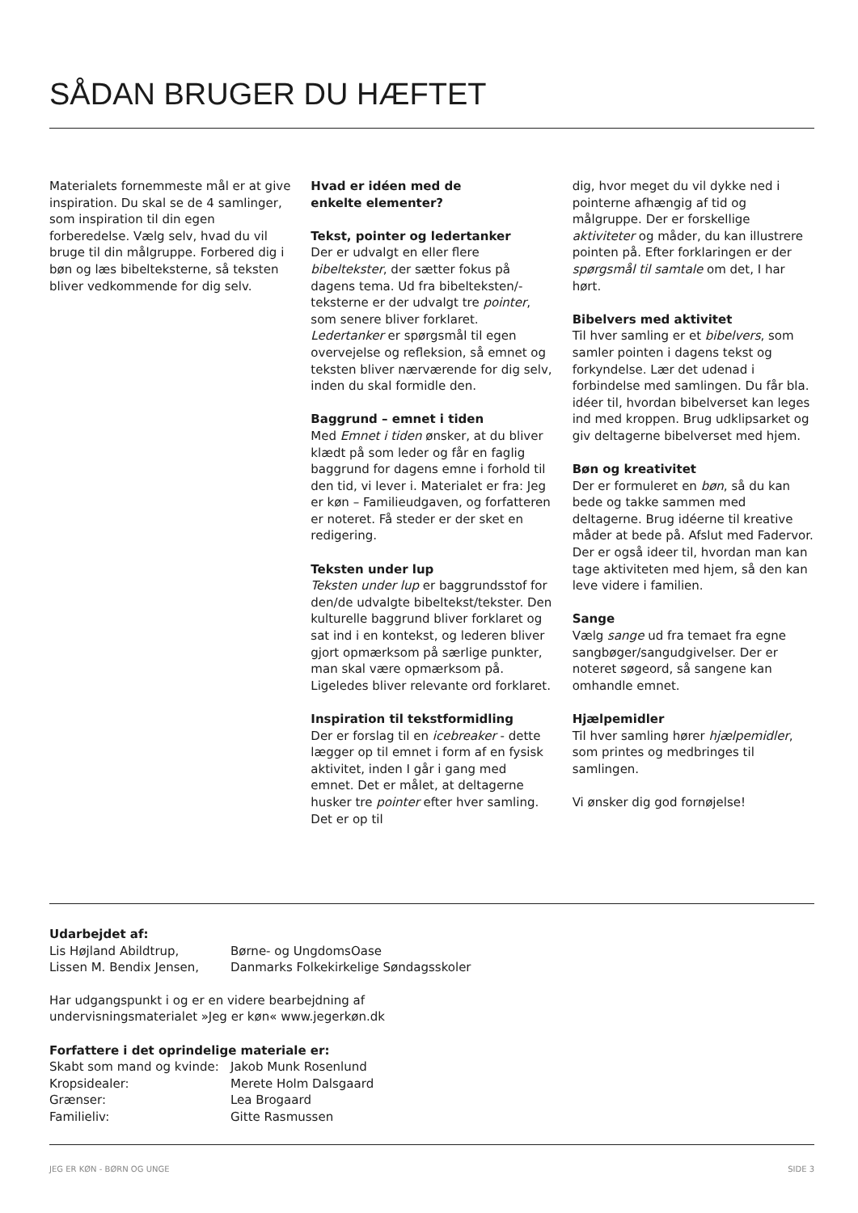SÅDAN BRUGER DU HÆFTET
Materialets fornemmeste mål er at give inspiration. Du skal se de 4 samlinger, som inspiration til din egen forberedelse. Vælg selv, hvad du vil bruge til din målgruppe. Forbered dig i bøn og læs bibelteksterne, så teksten bliver vedkommende for dig selv.
Hvad er idéen med de
enkelte elementer?
Tekst, pointer og ledertanker
Der er udvalgt en eller flere bibeltekster, der sætter fokus på dagens tema. Ud fra bibelteksten/-teksterne er der udvalgt tre pointer, som senere bliver forklaret. Ledertanker er spørgsmål til egen overvejelse og refleksion, så emnet og teksten bliver nærværende for dig selv, inden du skal formidle den.
Baggrund – emnet i tiden
Med Emnet i tiden ønsker, at du bliver klædt på som leder og får en faglig baggrund for dagens emne i forhold til den tid, vi lever i. Materialet er fra: Jeg er køn – Familieudgaven, og forfatteren er noteret. Få steder er der sket en redigering.
Teksten under lup
Teksten under lup er baggrundsstof for den/de udvalgte bibeltekst/tekster. Den kulturelle baggrund bliver forklaret og sat ind i en kontekst, og lederen bliver gjort opmærksom på særlige punkter, man skal være opmærksom på. Ligeledes bliver relevante ord forklaret.
Inspiration til tekstformidling
Der er forslag til en icebreaker - dette lægger op til emnet i form af en fysisk aktivitet, inden I går i gang med emnet. Det er målet, at deltagerne husker tre pointer efter hver samling. Det er op til
dig, hvor meget du vil dykke ned i pointerne afhængig af tid og målgruppe. Der er forskellige aktiviteter og måder, du kan illustrere pointen på. Efter forklaringen er der spørgsmål til samtale om det, I har hørt.
Bibelvers med aktivitet
Til hver samling er et bibelvers, som samler pointen i dagens tekst og forkyndelse. Lær det udenad i forbindelse med samlingen. Du får bla. idéer til, hvordan bibelverset kan leges ind med kroppen. Brug udklipsarket og giv deltagerne bibelverset med hjem.
Bøn og kreativitet
Der er formuleret en bøn, så du kan bede og takke sammen med deltagerne. Brug idéerne til kreative måder at bede på. Afslut med Fadervor. Der er også ideer til, hvordan man kan tage aktiviteten med hjem, så den kan leve videre i familien.
Sange
Vælg sange ud fra temaet fra egne sangbøger/sangudgivelser. Der er noteret søgeord, så sangene kan omhandle emnet.
Hjælpemidler
Til hver samling hører hjælpemidler, som printes og medbringes til samlingen.
Vi ønsker dig god fornøjelse!
Udarbejdet af:
Lis Højland Abildtrup, Børne- og UngdomsOase
Lissen M. Bendix Jensen, Danmarks Folkekirkelige Søndagsskoler
Har udgangspunkt i og er en videre bearbejdning af
undervisningsmaterialet »Jeg er køn« www.jegerkøn.dk
Forfattere i det oprindelige materiale er:
Skabt som mand og kvinde: Jakob Munk Rosenlund
Kropsidealer: Merete Holm Dalsgaard
Grænser: Lea Brogaard
Familieliv: Gitte Rasmussen
JEG ER KØN - BØRN OG UNGE SIDE 3